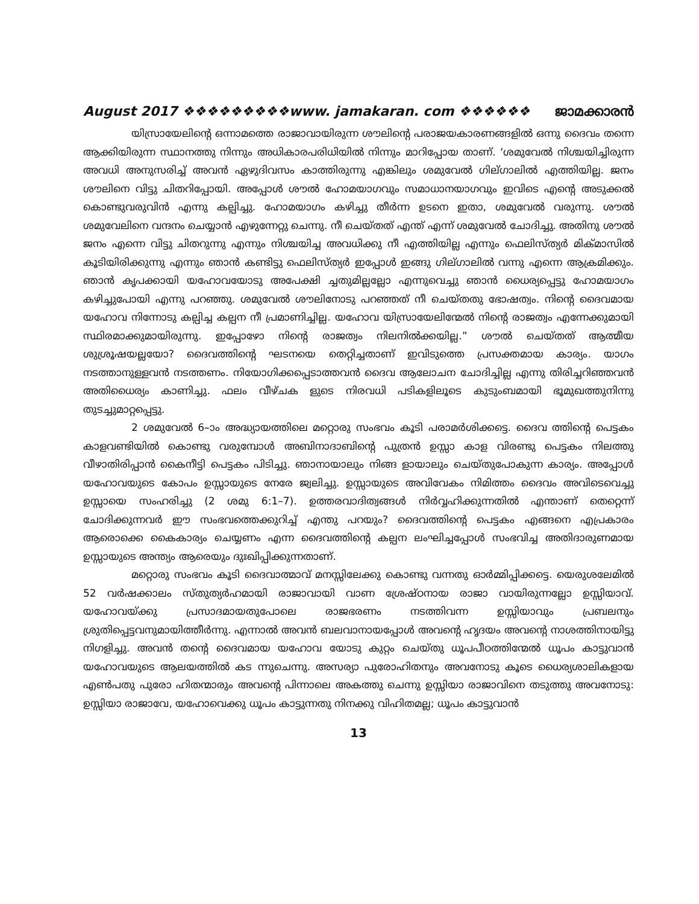August 2017 ❖❖❖❖❖❖❖❖❖www. jamakaran. com ❖❖❖❖❖❖ ജാമക്കാരൻ
യിസ്രായേലിന്റെ ഒന്നാമത്തെ രാജാവായിരുന്ന ശൗലിന്റെ പരാജയകാരണങ്ങളിൽ ഒന്നു ദൈവം തന്നെ ആക്കിയിരുന്ന സ്ഥാനത്തു നിന്നും അധികാരപരിധിയിൽ നിന്നും മാറിപ്പോയ താണ്. ‘ശമുവേൽ നിശ്ചയിച്ചിരുന്ന അവധി അനുസരിച്ച് അവൻ ഏഴുദിവസം കാത്തിരുന്നു എങ്കിലും ശമുവേൽ ഗില്ഗാലിൽ എത്തിയില്ല. ജനം ശൗലിനെ വിട്ടു ചിതറിപ്പോയി. അപ്പോൾ ശൗൽ ഹോമയാഗവും സമാധാനയാഗവും ഇവിടെ എന്റെ അടുക്കൽ കൊണ്ടുവരുവിൻ എന്നു കല്പിച്ചു. ഹോമയാഗം കഴിച്ചു തീർന്ന ഉടനെ ഇതാ, ശമുവേൽ വരുന്നു. ശൗൽ ശമുവേലിനെ വന്ദനം ചെയ്യാൻ എഴുന്നേറ്റു ചെന്നു. നീ ചെയ്തത് എന്ത് എന്ന് ശമുവേൽ ചോദിച്ചു. അതിനു ശൗൽ ജനം എന്നെ വിട്ടു ചിതറുന്നു എന്നും നിശ്ചയിച്ച അവധിക്കു നീ എത്തിയില്ല എന്നും ഫെലിസ്ത്യർ മിക്മാസിൽ കൂടിയിരിക്കുന്നു എന്നും ഞാൻ കണ്ടിട്ടു ഫെലിസ്ത്യർ ഇപ്പോൾ ഇങ്ങു ഗില്ഗാലിൽ വന്നു എന്നെ ആക്രമിക്കും. ഞാൻ കൃപക്കായി യഹോവയോടു അപേക്ഷി ച്ചതുമില്ലല്ലോ എന്നുവെച്ചു ഞാൻ ധൈര്യപ്പെട്ടു ഹോമയാഗം കഴിച്ചുപോയി എന്നു പറഞ്ഞു. ശമുവേൽ ശൗലിനോടു പറഞ്ഞത് നീ ചെയ്തതു ഭോഷത്വം. നിന്റെ ദൈവമായ യഹോവ നിന്നോടു കല്പിച്ച കല്പന നീ പ്രമാണിച്ചില്ല. യഹോവ യിസ്രായേലിന്മേൽ നിന്റെ രാജത്വം എന്നേക്കുമായി സ്ഥിരമാക്കുമായിരുന്നു. ഇപ്പോഴോ നിന്റെ രാജത്വം നിലനിൽക്കയില്ല.” ശൗൽ ചെയ്തത് ആത്മീയ ശുശ്രൂഷയല്ലയോ? ദൈവത്തിന്റെ ഘടനയെ തെറ്റിച്ചതാണ് ഇവിടുത്തെ പ്രസക്തമായ കാര്യം. യാഗം നടത്താനുള്ളവൻ നടത്തണം. നിയോഗിക്കപ്പെടാത്തവൻ ദൈവ ആലോചന ചോദിച്ചില്ല എന്നു തിരിച്ചറിഞ്ഞവൻ അതിധൈര്യം കാണിച്ചു. ഫലം വീഴ്ചക ളുടെ നിരവധി പടികളിലൂടെ കുടുംബമായി ഭൂമുഖത്തുനിന്നു തുടച്ചുമാറ്റപ്പെട്ടു.
2 ശമുവേൽ 6–ാം അദ്ധ്യായത്തിലെ മറ്റൊരു സംഭവം കൂടി പരാമർശിക്കട്ടെ. ദൈവ ത്തിന്റെ പെട്ടകം കാളവണ്ടിയിൽ കൊണ്ടു വരുമ്പോൾ അബിനാദാബിന്റെ പുത്രൻ ഉസ്സാ കാള വിരണ്ടു പെട്ടകം നിലത്തു വീഴാതിരിപ്പാൻ കൈനീട്ടി പെട്ടകം പിടിച്ചു. ഞാനായാലും നിങ്ങ ളായാലും ചെയ്തുപോകുന്ന കാര്യം. അപ്പോൾ യഹോവയുടെ കോപം ഉസ്സായുടെ നേരേ ജ്വലിച്ചു. ഉസ്സായുടെ അവിവേകം നിമിത്തം ദൈവം അവിടെവെച്ചു ഉസ്സായെ സംഹരിച്ചു (2 ശമു 6:1–7). ഉത്തരവാദിത്വങ്ങൾ നിർവ്വഹിക്കുന്നതിൽ എന്താണ് തെറ്റെന്ന് ചോദിക്കുന്നവർ ഈ സംഭവത്തെക്കുറിച്ച് എന്തു പറയും? ദൈവത്തിന്റെ പെട്ടകം എങ്ങനെ എപ്രകാരം ആരൊക്കെ കൈകാര്യം ചെയ്യണം എന്ന ദൈവത്തിന്റെ കല്പന ലംഘിച്ചപ്പോൾ സംഭവിച്ച അതിദാരുണമായ ഉസ്സായുടെ അന്ത്യം ആരെയും ദുഃഖിപ്പിക്കുന്നതാണ്.
മറ്റൊരു സംഭവം കൂടി ദൈവാത്മാവ് മനസ്സിലേക്കു കൊണ്ടു വന്നതു ഓർമ്മിപ്പിക്കട്ടെ. യെരുശലേമിൽ 52 വർഷക്കാലം സ്തുത്യർഹമായി രാജാവായി വാണ ശ്രേഷ്ഠനായ രാജാ വായിരുന്നല്ലോ ഉസ്സിയാവ്. യഹോവയ്ക്കു പ്രസാദമായതുപോലെ രാജഭരണം നടത്തിവന്ന ഉസ്സിയാവും പ്രബലനും ശ്രുതിപ്പെട്ടവനുമായിത്തീർന്നു. എന്നാൽ അവൻ ബലവാനായപ്പോൾ അവന്റെ ഹൃദയം അവന്റെ നാശത്തിനായിട്ടു നിഗളിച്ചു. അവൻ തന്റെ ദൈവമായ യഹോവ യോടു കുറ്റം ചെയ്തു ധൂപപീഠത്തിന്മേൽ ധൂപം കാട്ടുവാൻ യഹോവയുടെ ആലയത്തിൽ കട ന്നുചെന്നു. അസര്യാ പുരോഹിതനും അവനോടു കൂടെ ധൈര്യശാലികളായ എൺപതു പുരോ ഹിതന്മാരും അവന്റെ പിന്നാലെ അകത്തു ചെന്നു ഉസ്സിയാ രാജാവിനെ തടുത്തു അവനോടു: ഉസ്സിയാ രാജാവേ, യഹോവെക്കു ധൂപം കാട്ടുന്നതു നിനക്കു വിഹിതമല്ല; ധൂപം കാട്ടുവാൻ
13